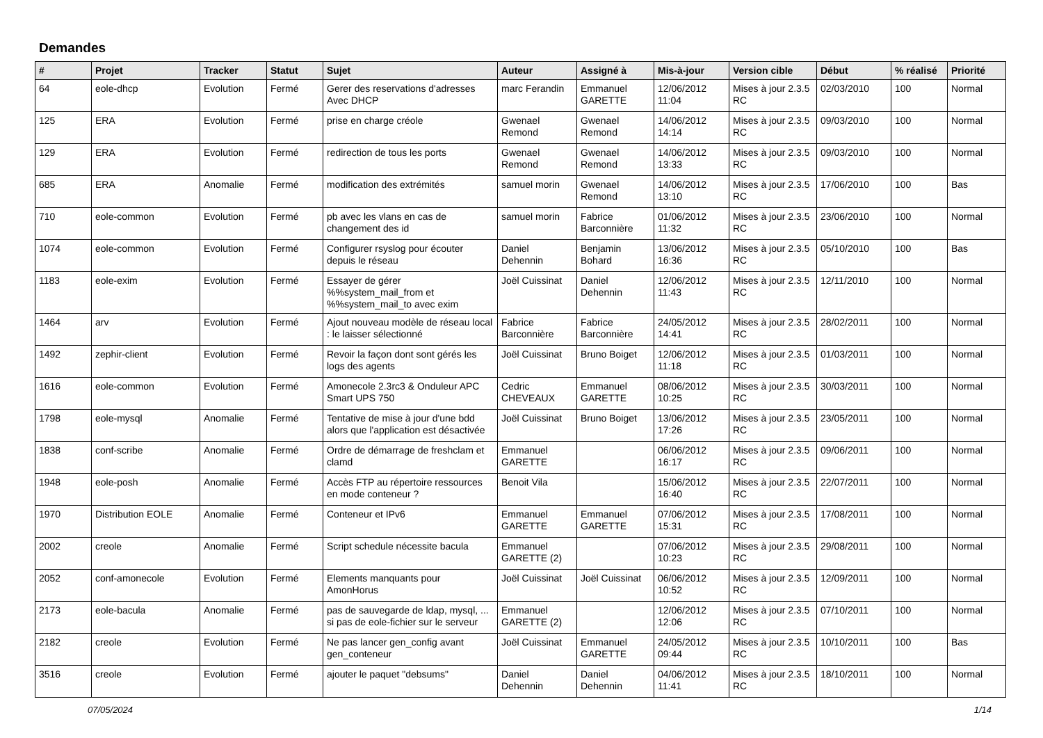Demandes
| # | Projet | Tracker | Statut | Sujet | Auteur | Assigné à | Mis-à-jour | Version cible | Début | % réalisé | Priorité |
| --- | --- | --- | --- | --- | --- | --- | --- | --- | --- | --- | --- |
| 64 | eole-dhcp | Evolution | Fermé | Gerer des reservations d'adresses Avec DHCP | marc Ferandin | Emmanuel GARETTE | 12/06/2012 11:04 | Mises à jour 2.3.5 RC | 02/03/2010 | 100 | Normal |
| 125 | ERA | Evolution | Fermé | prise en charge créole | Gwenael Remond | Gwenael Remond | 14/06/2012 14:14 | Mises à jour 2.3.5 RC | 09/03/2010 | 100 | Normal |
| 129 | ERA | Evolution | Fermé | redirection de tous les ports | Gwenael Remond | Gwenael Remond | 14/06/2012 13:33 | Mises à jour 2.3.5 RC | 09/03/2010 | 100 | Normal |
| 685 | ERA | Anomalie | Fermé | modification des extrémités | samuel morin | Gwenael Remond | 14/06/2012 13:10 | Mises à jour 2.3.5 RC | 17/06/2010 | 100 | Bas |
| 710 | eole-common | Evolution | Fermé | pb avec les vlans en cas de changement des id | samuel morin | Fabrice Barconnière | 01/06/2012 11:32 | Mises à jour 2.3.5 RC | 23/06/2010 | 100 | Normal |
| 1074 | eole-common | Evolution | Fermé | Configurer rsyslog pour écouter depuis le réseau | Daniel Dehennin | Benjamin Bohard | 13/06/2012 16:36 | Mises à jour 2.3.5 RC | 05/10/2010 | 100 | Bas |
| 1183 | eole-exim | Evolution | Fermé | Essayer de gérer %%system_mail_from et %%system_mail_to avec exim | Joël Cuissinat | Daniel Dehennin | 12/06/2012 11:43 | Mises à jour 2.3.5 RC | 12/11/2010 | 100 | Normal |
| 1464 | arv | Evolution | Fermé | Ajout nouveau modèle de réseau local : le laisser sélectionné | Fabrice Barconnière | Fabrice Barconnière | 24/05/2012 14:41 | Mises à jour 2.3.5 RC | 28/02/2011 | 100 | Normal |
| 1492 | zephir-client | Evolution | Fermé | Revoir la façon dont sont gérés les logs des agents | Joël Cuissinat | Bruno Boiget | 12/06/2012 11:18 | Mises à jour 2.3.5 RC | 01/03/2011 | 100 | Normal |
| 1616 | eole-common | Evolution | Fermé | Amonecole 2.3rc3 & Onduleur APC Smart UPS 750 | Cedric CHEVEAUX | Emmanuel GARETTE | 08/06/2012 10:25 | Mises à jour 2.3.5 RC | 30/03/2011 | 100 | Normal |
| 1798 | eole-mysql | Anomalie | Fermé | Tentative de mise à jour d'une bdd alors que l'application est désactivée | Joël Cuissinat | Bruno Boiget | 13/06/2012 17:26 | Mises à jour 2.3.5 RC | 23/05/2011 | 100 | Normal |
| 1838 | conf-scribe | Anomalie | Fermé | Ordre de démarrage de freshclam et clamd | Emmanuel GARETTE | | 06/06/2012 16:17 | Mises à jour 2.3.5 RC | 09/06/2011 | 100 | Normal |
| 1948 | eole-posh | Anomalie | Fermé | Accès FTP au répertoire ressources en mode conteneur ? | Benoit Vila | | 15/06/2012 16:40 | Mises à jour 2.3.5 RC | 22/07/2011 | 100 | Normal |
| 1970 | Distribution EOLE | Anomalie | Fermé | Conteneur et IPv6 | Emmanuel GARETTE | Emmanuel GARETTE | 07/06/2012 15:31 | Mises à jour 2.3.5 RC | 17/08/2011 | 100 | Normal |
| 2002 | creole | Anomalie | Fermé | Script schedule nécessite bacula | Emmanuel GARETTE (2) | | 07/06/2012 10:23 | Mises à jour 2.3.5 RC | 29/08/2011 | 100 | Normal |
| 2052 | conf-amonecole | Evolution | Fermé | Elements manquants pour AmonHorus | Joël Cuissinat | Joël Cuissinat | 06/06/2012 10:52 | Mises à jour 2.3.5 RC | 12/09/2011 | 100 | Normal |
| 2173 | eole-bacula | Anomalie | Fermé | pas de sauvegarde de ldap, mysql, ... si pas de eole-fichier sur le serveur | Emmanuel GARETTE (2) | | 12/06/2012 12:06 | Mises à jour 2.3.5 RC | 07/10/2011 | 100 | Normal |
| 2182 | creole | Evolution | Fermé | Ne pas lancer gen_config avant gen_conteneur | Joël Cuissinat | Emmanuel GARETTE | 24/05/2012 09:44 | Mises à jour 2.3.5 RC | 10/10/2011 | 100 | Bas |
| 3516 | creole | Evolution | Fermé | ajouter le paquet "debsums" | Daniel Dehennin | Daniel Dehennin | 04/06/2012 11:41 | Mises à jour 2.3.5 RC | 18/10/2011 | 100 | Normal |
07/05/2024 1/14